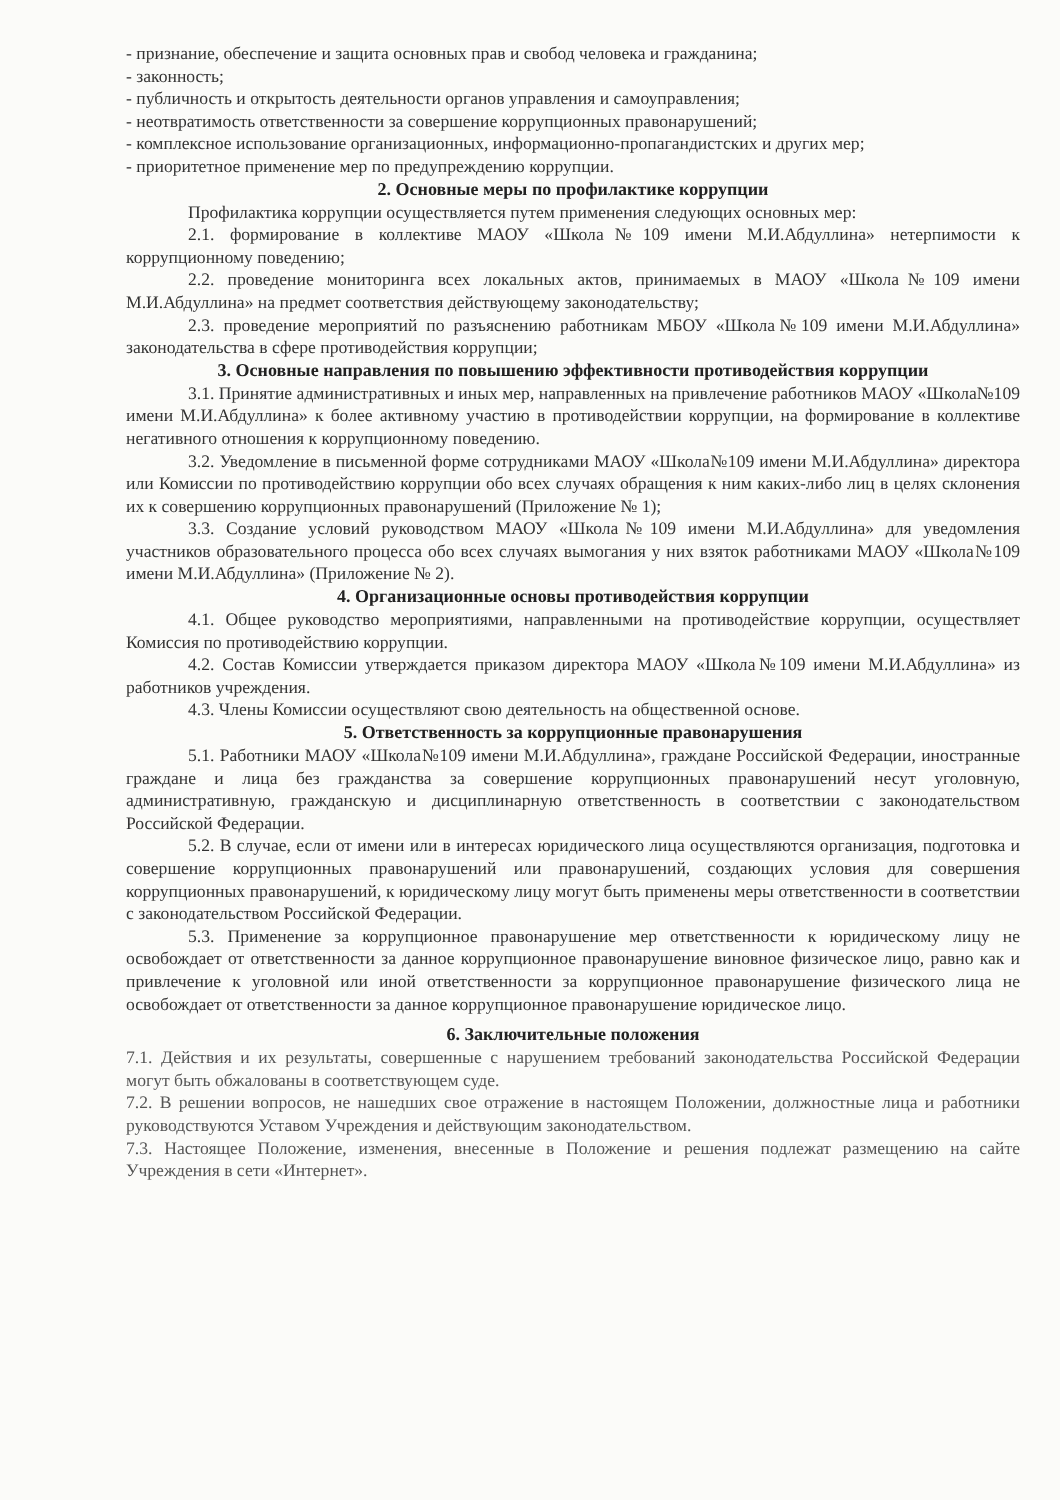- признание, обеспечение и защита основных прав и свобод человека и гражданина;
- законность;
- публичность и открытость деятельности органов управления и самоуправления;
- неотвратимость ответственности за совершение коррупционных правонарушений;
- комплексное использование организационных, информационно-пропагандистских и других мер;
- приоритетное применение мер по предупреждению коррупции.
2. Основные меры по профилактике коррупции
Профилактика коррупции осуществляется путем применения следующих основных мер:
2.1. формирование в коллективе МАОУ «Школа№109 имени М.И.Абдуллина» нетерпимости к коррупционному поведению;
2.2. проведение мониторинга всех локальных актов, принимаемых в МАОУ «Школа№109 имени М.И.Абдуллина» на предмет соответствия действующему законодательству;
2.3. проведение мероприятий по разъяснению работникам МБОУ «Школа№109 имени М.И.Абдуллина» законодательства в сфере противодействия коррупции;
3. Основные направления по повышению эффективности противодействия коррупции
3.1. Принятие административных и иных мер, направленных на привлечение работников МАОУ «Школа№109 имени М.И.Абдуллина» к более активному участию в противодействии коррупции, на формирование в коллективе негативного отношения к коррупционному поведению.
3.2. Уведомление в письменной форме сотрудниками МАОУ «Школа№109 имени М.И.Абдуллина» директора или Комиссии по противодействию коррупции обо всех случаях обращения к ним каких-либо лиц в целях склонения их к совершению коррупционных правонарушений (Приложение № 1);
3.3. Создание условий руководством МАОУ «Школа№109 имени М.И.Абдуллина» для уведомления участников образовательного процесса обо всех случаях вымогания у них взяток работниками МАОУ «Школа№109 имени М.И.Абдуллина» (Приложение № 2).
4. Организационные основы противодействия коррупции
4.1. Общее руководство мероприятиями, направленными на противодействие коррупции, осуществляет Комиссия по противодействию коррупции.
4.2. Состав Комиссии утверждается приказом директора МАОУ «Школа№109 имени М.И.Абдуллина» из работников учреждения.
4.3. Члены Комиссии осуществляют свою деятельность на общественной основе.
5. Ответственность за коррупционные правонарушения
5.1. Работники МАОУ «Школа№109 имени М.И.Абдуллина», граждане Российской Федерации, иностранные граждане и лица без гражданства за совершение коррупционных правонарушений несут уголовную, административную, гражданскую и дисциплинарную ответственность в соответствии с законодательством Российской Федерации.
5.2. В случае, если от имени или в интересах юридического лица осуществляются организация, подготовка и совершение коррупционных правонарушений или правонарушений, создающих условия для совершения коррупционных правонарушений, к юридическому лицу могут быть применены меры ответственности в соответствии с законодательством Российской Федерации.
5.3. Применение за коррупционное правонарушение мер ответственности к юридическому лицу не освобождает от ответственности за данное коррупционное правонарушение виновное физическое лицо, равно как и привлечение к уголовной или иной ответственности за коррупционное правонарушение физического лица не освобождает от ответственности за данное коррупционное правонарушение юридическое лицо.
6. Заключительные положения
7.1. Действия и их результаты, совершенные с нарушением требований законодательства Российской Федерации могут быть обжалованы в соответствующем суде.
7.2. В решении вопросов, не нашедших свое отражение в настоящем Положении, должностные лица и работники руководствуются Уставом Учреждения и действующим законодательством.
7.3. Настоящее Положение, изменения, внесенные в Положение и решения подлежат размещению на сайте Учреждения в сети «Интернет».